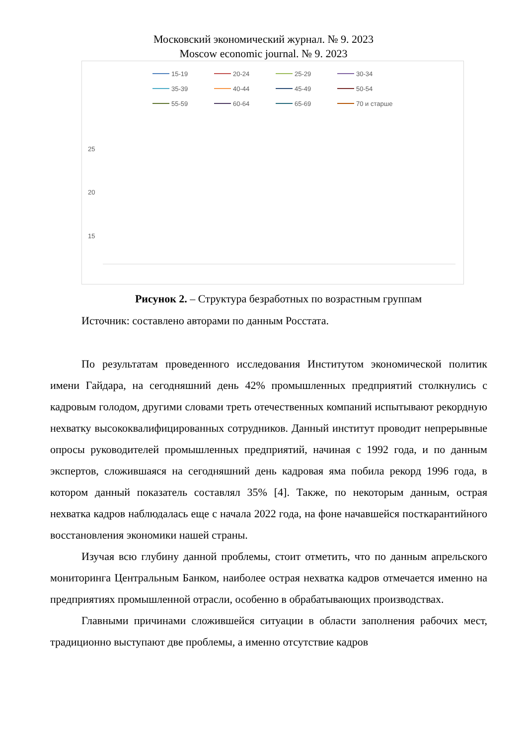Московский экономический журнал. № 9. 2023
Moscow economic journal. № 9. 2023
15-19
20-24
25-29
30-34
35-39
40-44
45-49
50-54
55-59
60-64
65-69
70 и старше
25
20
15
Рисунок 2. – Структура безработных по возрастным группам
Источник: составлено авторами по данным Росстата.
По результатам проведенного исследования Институтом экономической политик имени Гайдара, на сегодняшний день 42% промышленных предприятий столкнулись с кадровым голодом, другими словами треть отечественных компаний испытывают рекордную нехватку высококвалифицированных сотрудников. Данный институт проводит непрерывные опросы руководителей промышленных предприятий, начиная с 1992 года, и по данным экспертов, сложившаяся на сегодняшний день кадровая яма побила рекорд 1996 года, в котором данный показатель составлял 35% [4]. Также, по некоторым данным, острая нехватка кадров наблюдалась еще с начала 2022 года, на фоне начавшейся посткарантийного восстановления экономики нашей страны.
Изучая всю глубину данной проблемы, стоит отметить, что по данным апрельского мониторинга Центральным Банком, наиболее острая нехватка кадров отмечается именно на предприятиях промышленной отрасли, особенно в обрабатывающих производствах.
Главными причинами сложившейся ситуации в области заполнения рабочих мест, традиционно выступают две проблемы, а именно отсутствие кадров